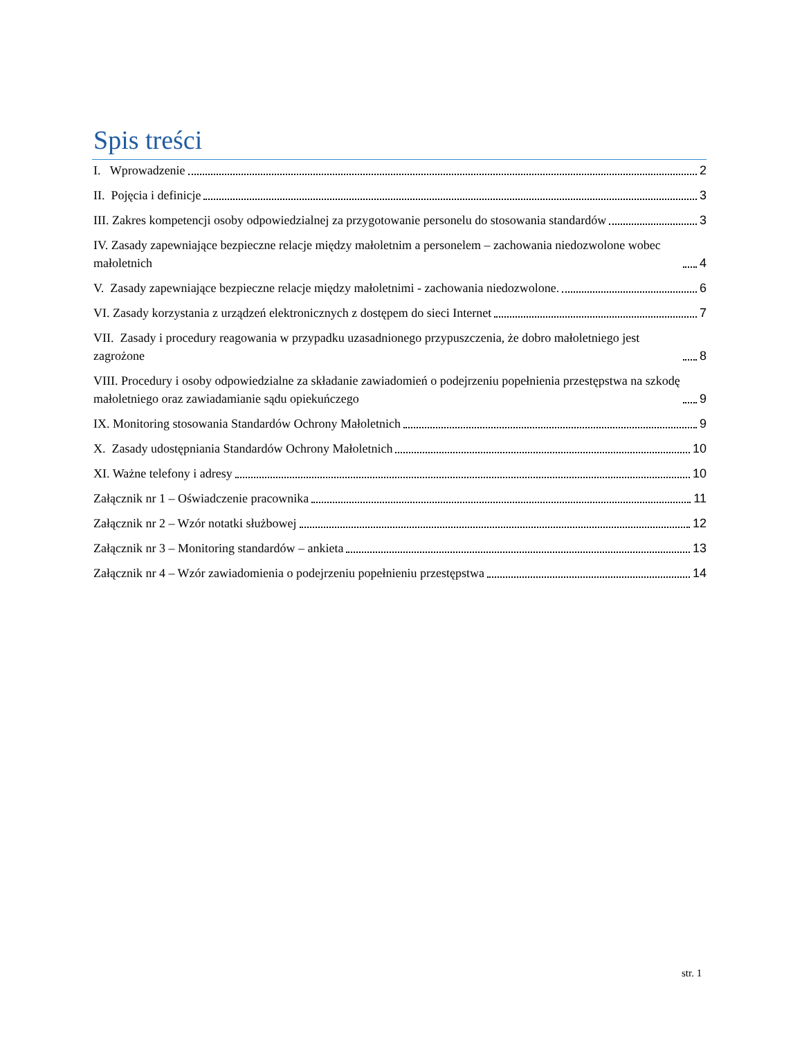Spis treści
I. Wprowadzenie 2
II. Pojęcia i definicje 3
III. Zakres kompetencji osoby odpowiedzialnej za przygotowanie personelu do stosowania standardów 3
IV. Zasady zapewniające bezpieczne relacje między małoletnim a personelem – zachowania niedozwolone wobec małoletnich 4
V. Zasady zapewniające bezpieczne relacje między małoletnimi - zachowania niedozwolone. 6
VI. Zasady korzystania z urządzeń elektronicznych z dostępem do sieci Internet 7
VII. Zasady i procedury reagowania w przypadku uzasadnionego przypuszczenia, że dobro małoletniego jest zagrożone 8
VIII. Procedury i osoby odpowiedzialne za składanie zawiadomień o podejrzeniu popełnienia przestępstwa na szkodę małoletniego oraz zawiadamianie sądu opiekuńczego 9
IX. Monitoring stosowania Standardów Ochrony Małoletnich 9
X. Zasady udostępniania Standardów Ochrony Małoletnich 10
XI. Ważne telefony i adresy 10
Załącznik nr 1 – Oświadczenie pracownika 11
Załącznik nr 2 – Wzór notatki służbowej 12
Załącznik nr 3 – Monitoring standardów – ankieta 13
Załącznik nr 4 – Wzór zawiadomienia o podejrzeniu popełnieniu przestępstwa 14
str. 1